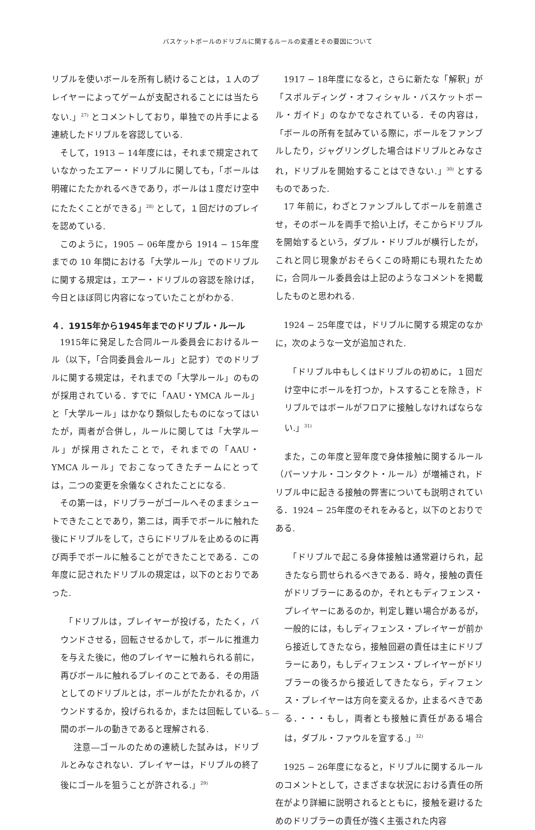バスケットボールのドリブルに関するルールの変遷とその要因について
リブルを使いボールを所有し続けることは，１人のプレイヤーによってゲームが支配されることには当たらない.」<sup>27)</sup> とコメントしており，単独での片手による連続したドリブルを容認している.
そして，1913 − 14年度には，それまで規定されていなかったエアー・ドリブルに関しても，「ボールは明確にたたかれるべきであり，ボールは１度だけ空中にたたくことができる」<sup>28)</sup> として，１回だけのプレイを認めている.
このように，1905 − 06年度から 1914 − 15年度までの 10 年間における「大学ルール」でのドリブルに関する規定は，エアー・ドリブルの容認を除けば，今日とほぼ同じ内容になっていたことがわかる.
４．1915年から1945年までのドリブル・ルール
1915年に発足した合同ルール委員会におけるルール（以下，「合同委員会ルール」と記す）でのドリブルに関する規定は，それまでの「大学ルール」のものが採用されている．すでに「AAU・YMCA ルール」と「大学ルール」はかなり類似したものになってはいたが，両者が合併し，ルールに関しては「大学ルール」が採用されたことで，それまでの「AAU・YMCA ルール」でおこなってきたチームにとっては，二つの変更を余儀なくされたことになる.
その第一は，ドリブラーがゴールへそのままシュートできたことであり，第二は，両手でボールに触れた後にドリブルをして，さらにドリブルを止めるのに再び両手でボールに触ることができたことである．この年度に記されたドリブルの規定は，以下のとおりであった.
「ドリブルは，プレイヤーが投げる，たたく，バウンドさせる，回転させるかして，ボールに推進力を与えた後に，他のプレイヤーに触れられる前に，再びボールに触れるプレイのことである．その用語としてのドリブルとは，ボールがたたかれるか，バウンドするか，投げられるか，または回転している間のボールの動きであると理解される.
　注意―ゴールのための連続した試みは，ドリブルとみなされない．プレイヤーは，ドリブルの終了後にゴールを狙うことが許される.」<sup>29)</sup>
1917 − 18年度になると，さらに新たな「解釈」が「スポルディング・オフィシャル・バスケットボール・ガイド」のなかでなされている．その内容は，「ボールの所有を試みている際に，ボールをファンブルしたり，ジャグリングした場合はドリブルとみなされ，ドリブルを開始することはできない.」<sup>30)</sup> とするものであった.
17 年前に，わざとファンブルしてボールを前進させ，そのボールを両手で拾い上げ，そこからドリブルを開始するという，ダブル・ドリブルが横行したが，これと同じ現象がおそらくこの時期にも現れたために，合同ルール委員会は上記のようなコメントを掲載したものと思われる.
1924 − 25年度では，ドリブルに関する規定のなかに，次のような一文が追加された.
「ドリブル中もしくはドリブルの初めに，１回だけ空中にボールを打つか，トスすることを除き，ドリブルではボールがフロアに接触しなければならない.」<sup>31)</sup>
また，この年度と翌年度で身体接触に関するルール（パーソナル・コンタクト・ルール）が増補され，ドリブル中に起きる接触の弊害についても説明されている．1924 − 25年度のそれをみると，以下のとおりである.
「ドリブルで起こる身体接触は通常避けられ，起きたなら罰せられるべきである．時々，接触の責任がドリブラーにあるのか，それともディフェンス・プレイヤーにあるのか，判定し難い場合があるが，一般的には，もしディフェンス・プレイヤーが前から接近してきたなら，接触回避の責任は主にドリブラーにあり，もしディフェンス・プレイヤーがドリブラーの後ろから接近してきたなら，ディフェンス・プレイヤーは方向を変えるか，止まるべきである．・・・もし，両者とも接触に責任がある場合は，ダブル・ファウルを宣する.」<sup>32)</sup>
1925 − 26年度になると，ドリブルに関するルールのコメントとして，さまざまな状況における責任の所在がより詳細に説明されるとともに，接触を避けるためのドリブラーの責任が強く主張された内容
— 5 —